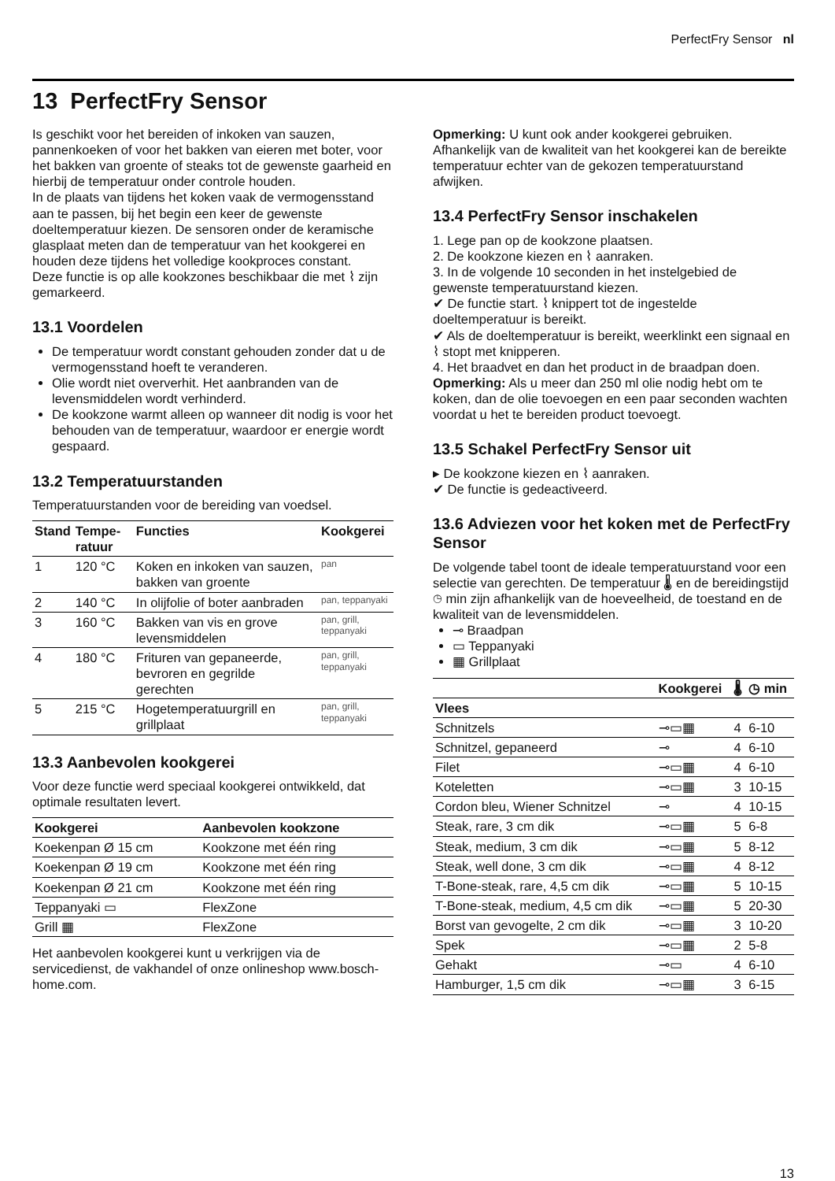PerfectFry Sensor nl
13 PerfectFry Sensor
Is geschikt voor het bereiden of inkoken van sauzen, pannenkoeken of voor het bakken van eieren met boter, voor het bakken van groente of steaks tot de gewenste gaarheid en hierbij de temperatuur onder controle houden.
In de plaats van tijdens het koken vaak de vermogensstand aan te passen, bij het begin een keer de gewenste doeltemperatuur kiezen. De sensoren onder de keramische glasplaat meten dan de temperatuur van het kookgerei en houden deze tijdens het volledige kookproces constant.
Deze functie is op alle kookzones beschikbaar die met ⌇ zijn gemarkeerd.
13.1 Voordelen
De temperatuur wordt constant gehouden zonder dat u de vermogensstand hoeft te veranderen.
Olie wordt niet oververhit. Het aanbranden van de levensmiddelen wordt verhinderd.
De kookzone warmt alleen op wanneer dit nodig is voor het behouden van de temperatuur, waardoor er energie wordt gespaard.
13.2 Temperatuurstanden
Temperatuurstanden voor de bereiding van voedsel.
| Stand | Tempe-ratuur | Functies | Kookgerei |
| --- | --- | --- | --- |
| 1 | 120 °C | Koken en inkoken van sauzen, bakken van groente | pan |
| 2 | 140 °C | In olijfolie of boter aanbraden | pan, teppanyaki |
| 3 | 160 °C | Bakken van vis en grove levensmiddelen | pan, grill, teppanyaki |
| 4 | 180 °C | Frituren van gepaneerde, bevroren en gegrilde gerechten | pan, grill, teppanyaki |
| 5 | 215 °C | Hogetemperatuurgrill en grillplaat | pan, grill, teppanyaki |
13.3 Aanbevolen kookgerei
Voor deze functie werd speciaal kookgerei ontwikkeld, dat optimale resultaten levert.
| Kookgerei | Aanbevolen kookzone |
| --- | --- |
| Koekenpan Ø 15 cm | Kookzone met één ring |
| Koekenpan Ø 19 cm | Kookzone met één ring |
| Koekenpan Ø 21 cm | Kookzone met één ring |
| Teppanyaki ▭ | FlexZone |
| Grill ▦ | FlexZone |
Het aanbevolen kookgerei kunt u verkrijgen via de servicedienst, de vakhandel of onze onlineshop www.bosch-home.com.
Opmerking: U kunt ook ander kookgerei gebruiken. Afhankelijk van de kwaliteit van het kookgerei kan de bereikte temperatuur echter van de gekozen temperatuurstand afwijken.
13.4 PerfectFry Sensor inschakelen
1. Lege pan op de kookzone plaatsen.
2. De kookzone kiezen en ⌇ aanraken.
3. In de volgende 10 seconden in het instelgebied de gewenste temperatuurstand kiezen.
✔ De functie start. ⌇ knippert tot de ingestelde doeltemperatuur is bereikt.
✔ Als de doeltemperatuur is bereikt, weerklinkt een signaal en ⌇ stopt met knipperen.
4. Het braadvet en dan het product in de braadpan doen.
Opmerking: Als u meer dan 250 ml olie nodig hebt om te koken, dan de olie toevoegen en een paar seconden wachten voordat u het te bereiden product toevoegt.
13.5 Schakel PerfectFry Sensor uit
▸ De kookzone kiezen en ⌇ aanraken.
✔ De functie is gedeactiveerd.
13.6 Adviezen voor het koken met de PerfectFry Sensor
De volgende tabel toont de ideale temperatuurstand voor een selectie van gerechten. De temperatuur 🌡 en de bereidingstijd ◷ min zijn afhankelijk van de hoeveelheid, de toestand en de kwaliteit van de levensmiddelen.
⊸ Braadpan
▭ Teppanyaki
▦ Grillplaat
| | Kookgerei | 🌡 | ◷ min |
| --- | --- | --- | --- |
| Vlees | | | |
| Schnitzels | ⊸▭▦ | 4 | 6-10 |
| Schnitzel, gepaneerd | ⊸ | 4 | 6-10 |
| Filet | ⊸▭▦ | 4 | 6-10 |
| Koteletten | ⊸▭▦ | 3 | 10-15 |
| Cordon bleu, Wiener Schnitzel | ⊸ | 4 | 10-15 |
| Steak, rare, 3 cm dik | ⊸▭▦ | 5 | 6-8 |
| Steak, medium, 3 cm dik | ⊸▭▦ | 5 | 8-12 |
| Steak, well done, 3 cm dik | ⊸▭▦ | 4 | 8-12 |
| T-Bone-steak, rare, 4,5 cm dik | ⊸▭▦ | 5 | 10-15 |
| T-Bone-steak, medium, 4,5 cm dik | ⊸▭▦ | 5 | 20-30 |
| Borst van gevogelte, 2 cm dik | ⊸▭▦ | 3 | 10-20 |
| Spek | ⊸▭▦ | 2 | 5-8 |
| Gehakt | ⊸▭ | 4 | 6-10 |
| Hamburger, 1,5 cm dik | ⊸▭▦ | 3 | 6-15 |
13